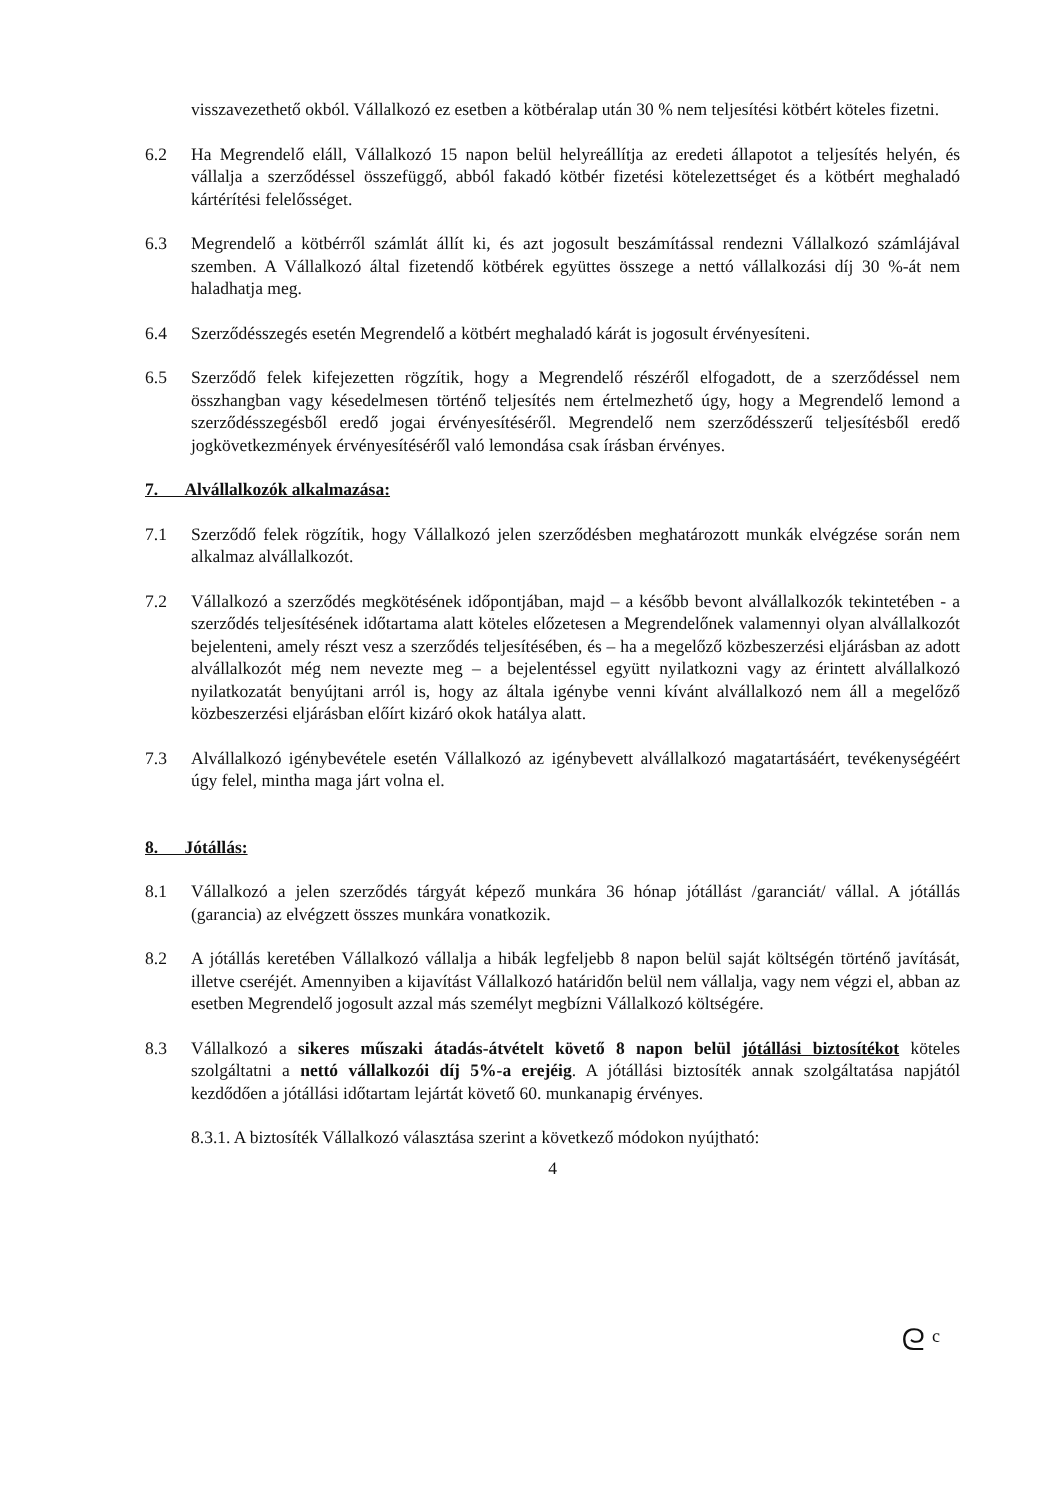visszavezethető okból. Vállalkozó ez esetben a kötbéralap után 30 % nem teljesítési kötbért köteles fizetni.
6.2 Ha Megrendelő eláll, Vállalkozó 15 napon belül helyreállítja az eredeti állapotot a teljesítés helyén, és vállalja a szerződéssel összefüggő, abból fakadó kötbér fizetési kötelezettséget és a kötbért meghaladó kártérítési felelősséget.
6.3 Megrendelő a kötbérről számlát állít ki, és azt jogosult beszámítással rendezni Vállalkozó számlájával szemben. A Vállalkozó által fizetendő kötbérek együttes összege a nettó vállalkozási díj 30 %-át nem haladhatja meg.
6.4 Szerződésszegés esetén Megrendelő a kötbért meghaladó kárát is jogosult érvényesíteni.
6.5 Szerződő felek kifejezetten rögzítik, hogy a Megrendelő részéről elfogadott, de a szerződéssel nem összhangban vagy késedelmesen történő teljesítés nem értelmezhető úgy, hogy a Megrendelő lemond a szerződésszegésből eredő jogai érvényesítéséről. Megrendelő nem szerződésszerű teljesítésből eredő jogkövetkezmények érvényesítéséről való lemondása csak írásban érvényes.
7. Alvállalkozók alkalmazása:
7.1 Szerződő felek rögzítik, hogy Vállalkozó jelen szerződésben meghatározott munkák elvégzése során nem alkalmaz alvállalkozót.
7.2 Vállalkozó a szerződés megkötésének időpontjában, majd – a később bevont alvállalkozók tekintetében - a szerződés teljesítésének időtartama alatt köteles előzetesen a Megrendelőnek valamennyi olyan alvállalkozót bejelenteni, amely részt vesz a szerződés teljesítésében, és – ha a megelőző közbeszerzési eljárásban az adott alvállalkozót még nem nevezte meg – a bejelentéssel együtt nyilatkozni vagy az érintett alvállalkozó nyilatkozatát benyújtani arról is, hogy az általa igénybe venni kívánt alvállalkozó nem áll a megelőző közbeszerzési eljárásban előírt kizáró okok hatálya alatt.
7.3 Alvállalkozó igénybevétele esetén Vállalkozó az igénybevett alvállalkozó magatartásáért, tevékenységéért úgy felel, mintha maga járt volna el.
8. Jótállás:
8.1 Vállalkozó a jelen szerződés tárgyát képező munkára 36 hónap jótállást /garanciát/ vállal. A jótállás (garancia) az elvégzett összes munkára vonatkozik.
8.2 A jótállás keretében Vállalkozó vállalja a hibák legfeljebb 8 napon belül saját költségén történő javítását, illetve cseréjét. Amennyiben a kijavítást Vállalkozó határidőn belül nem vállalja, vagy nem végzi el, abban az esetben Megrendelő jogosult azzal más személyt megbízni Vállalkozó költségére.
8.3 Vállalkozó a sikeres műszaki átadás-átvételt követő 8 napon belül jótállási biztosítékot köteles szolgáltatni a nettó vállalkozói díj 5%-a erejéig. A jótállási biztosíték annak szolgáltatása napjától kezdődően a jótállási időtartam lejártát követő 60. munkanapig érvényes.
8.3.1. A biztosíték Vállalkozó választása szerint a következő módokon nyújtható:
4
ᘓ ᶜ